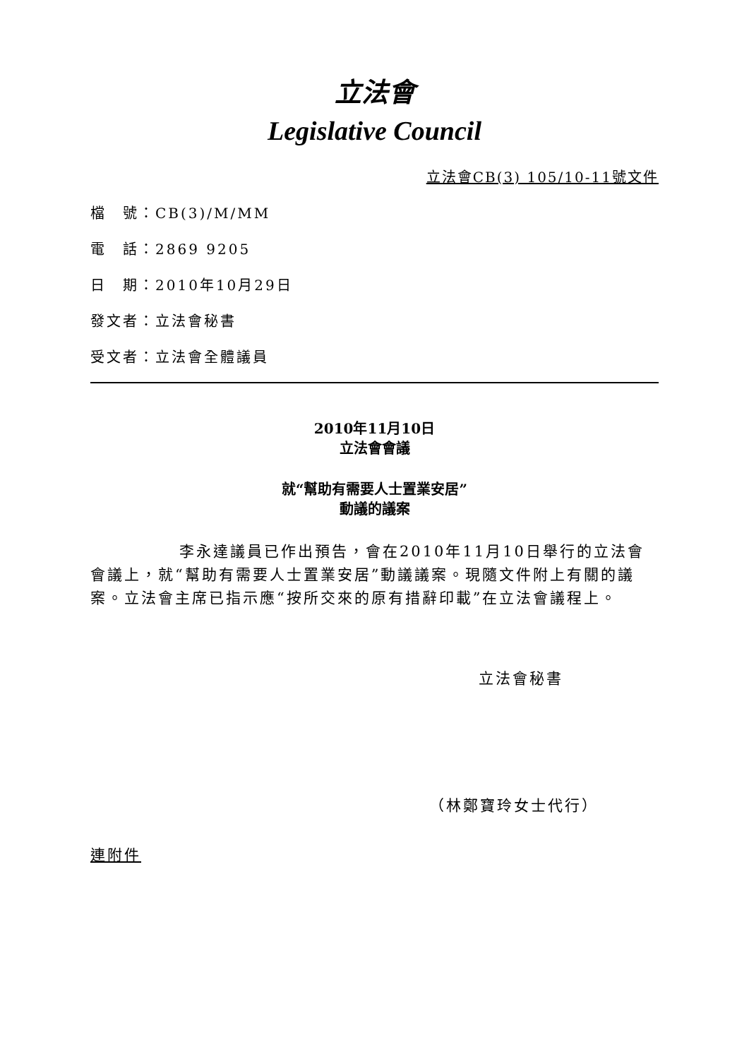立法會
Legislative Council
立法會CB(3) 105/10-11號文件
檔　號：CB(3)/M/MM
電　話：2869 9205
日　期：2010年10月29日
發文者：立法會秘書
受文者：立法會全體議員
2010年11月10日
立法會會議
就“幫助有需要人士置業安居”
動議的議案
李永達議員已作出預告，會在2010年11月10日舉行的立法會會議上，就“幫助有需要人士置業安居”動議議案。現隨文件附上有關的議案。立法會主席已指示應“按所交來的原有措辭印載”在立法會議程上。
立法會秘書
（林鄭寶玲女士代行）
連附件